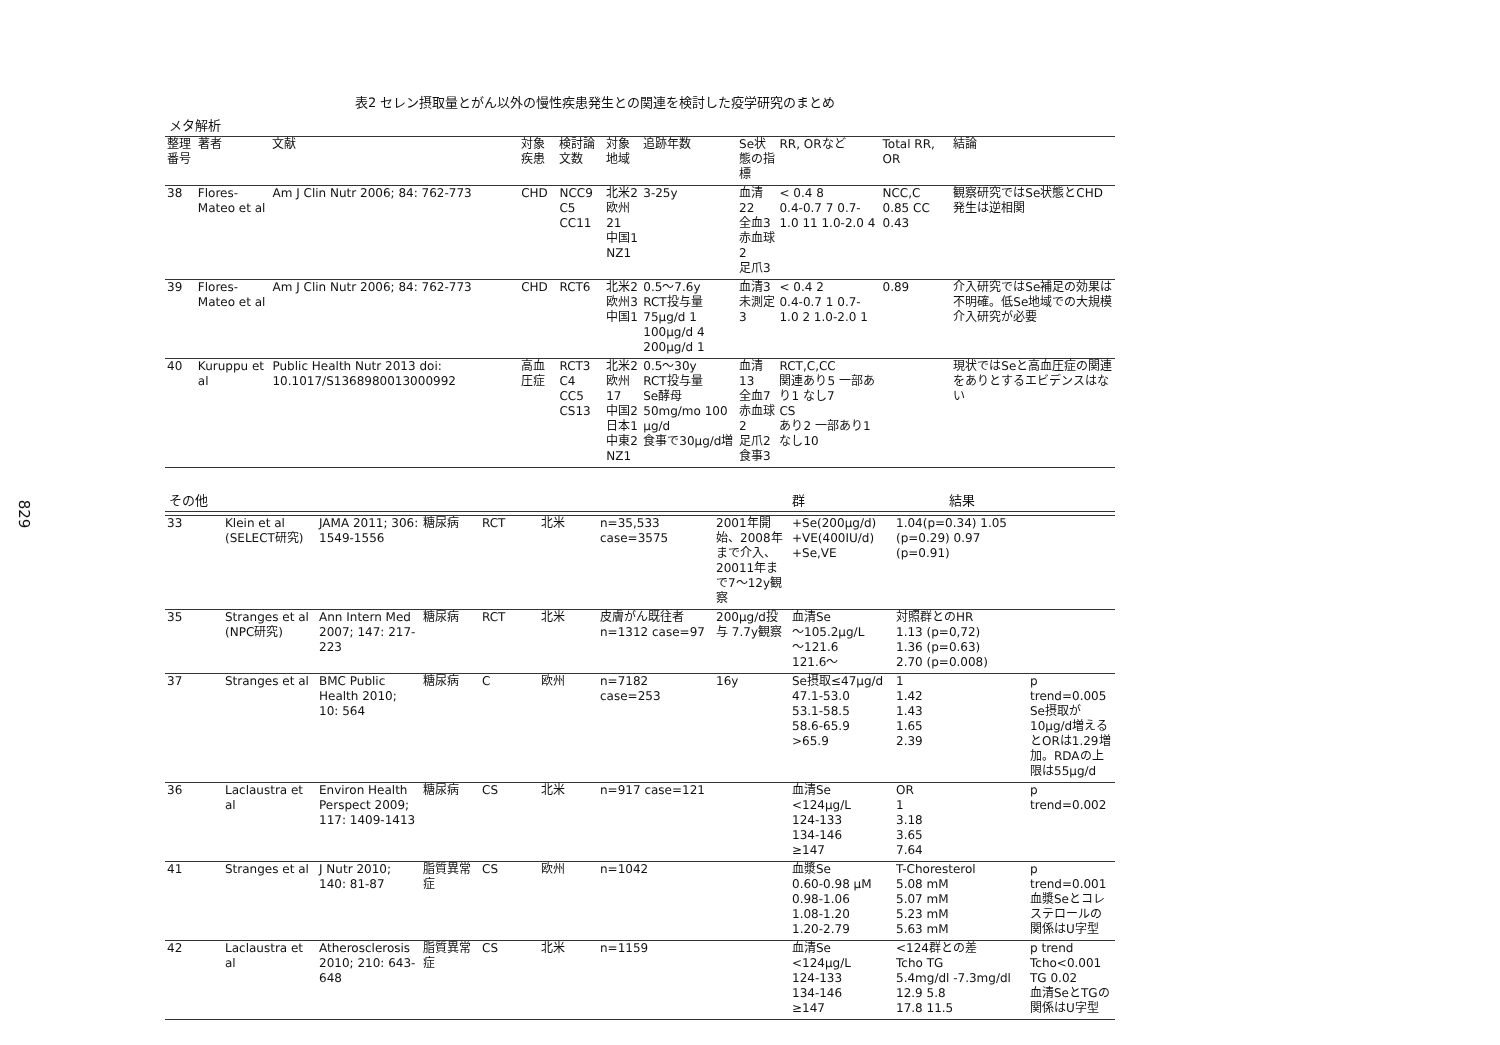829
表2 セレン摂取量とがん以外の慢性疾患発生との関連を検討した疫学研究のまとめ
メタ解析
| 整理番号 | 著者 | 文献 | 対象疾患 | 検討論文数 | 対象地域 | 追跡年数 | Se状態の指標 | RR, ORなど | Total RR, OR | 結論 |
| --- | --- | --- | --- | --- | --- | --- | --- | --- | --- | --- |
| 38 | Flores-Mateo et al | Am J Clin Nutr 2006; 84: 762-773 | CHD | NCC9 C5 CC11 | 北米2 欧州21 中国1 NZ1 | 3-25y | 血清22 全血3 赤血球2 足爪3 | < 0.4 8 0.4-0.7 7 0.7-1.0 11 1.0-2.0 4 | NCC,C 0.85 CC 0.43 | 観察研究ではSe状態とCHD発生は逆相関 |
| 39 | Flores-Mateo et al | Am J Clin Nutr 2006; 84: 762-773 | CHD | RCT6 | 北米2 欧州3 中国1 | 0.5～7.6y RCT投与量 75μg/d 1 100μg/d 4 200μg/d 1 | 血清3 未測定3 | < 0.4 2 0.4-0.7 1 0.7-1.0 2 1.0-2.0 1 | 0.89 | 介入研究ではSe補足の効果は不明確。低Se地域での大規模介入研究が必要 |
| 40 | Kuruppu et al | Public Health Nutr 2013 doi: 10.1017/S1368980013000992 | 高血圧症 | RCT3 C4 CC5 CS13 | 北米2 欧州17 中国2 日本1 中東2 NZ1 | 0.5～30y RCT投与量 Se酵母50mg/mo 100 μg/d 食事で30μg/d増 | 血清13 全血7 赤血球2 足爪2 食事3 | RCT,C,CC 関連あり5 一部あり1 なし7 CS あり2 一部あり1 なし10 | | 現状ではSeと高血圧症の関連をありとするエビデンスはない |
その他 群 結果
| 33 | Klein et al (SELECT研究) | JAMA 2011; 306: 1549-1556 | 糖尿病 | RCT | 北米 | n=35,533 case=3575 | 2001年開始、2008年まで介入、20011年まで7～12y観察 | +Se(200μg/d) +VE(400IU/d) +Se,VE | 1.04(p=0.34) 1.05 (p=0.29) 0.97 (p=0.91) | |
| 35 | Stranges et al (NPC研究) | Ann Intern Med 2007; 147: 217-223 | 糖尿病 | RCT | 北米 | 皮膚がん既往者 n=1312 case=97 | 200μg/d投与 7.7y観察 | 血清Se ～105.2μg/L ～121.6 121.6～ | 対照群とのHR 1.13 (p=0,72) 1.36 (p=0.63) 2.70 (p=0.008) | |
| 37 | Stranges et al | BMC Public Health 2010; 10: 564 | 糖尿病 | C | 欧州 | n=7182 case=253 | 16y | Se摂取≤47μg/d 47.1-53.0 53.1-58.5 58.6-65.9 >65.9 | 1 1.42 1.43 1.65 2.39 | p trend=0.005 Se摂取が10μg/d増えるとORは1.29増加。RDAの上限は55μg/d |
| 36 | Laclaustra et al | Environ Health Perspect 2009; 117: 1409-1413 | 糖尿病 | CS | 北米 | n=917 case=121 | | 血清Se <124μg/L 124-133 134-146 ≥147 | OR 1 3.18 3.65 7.64 | p trend=0.002 |
| 41 | Stranges et al | J Nutr 2010; 140: 81-87 | 脂質異常症 | CS | 欧州 | n=1042 | | 血漿Se 0.60-0.98 μM 0.98-1.06 1.08-1.20 1.20-2.79 | T-Choresterol 5.08 mM 5.07 mM 5.23 mM 5.63 mM | p trend=0.001 血漿Seとコレステロールの関係はU字型 |
| 42 | Laclaustra et al | Atherosclerosis 2010; 210: 643-648 | 脂質異常症 | CS | 北米 | n=1159 | | 血清Se <124μg/L 124-133 134-146 ≥147 | <124群との差 Tcho TG 5.4mg/dl -7.3mg/dl 12.9 5.8 17.8 11.5 | p trend Tcho<0.001 TG 0.02 血清SeとTGの関係はU字型 |